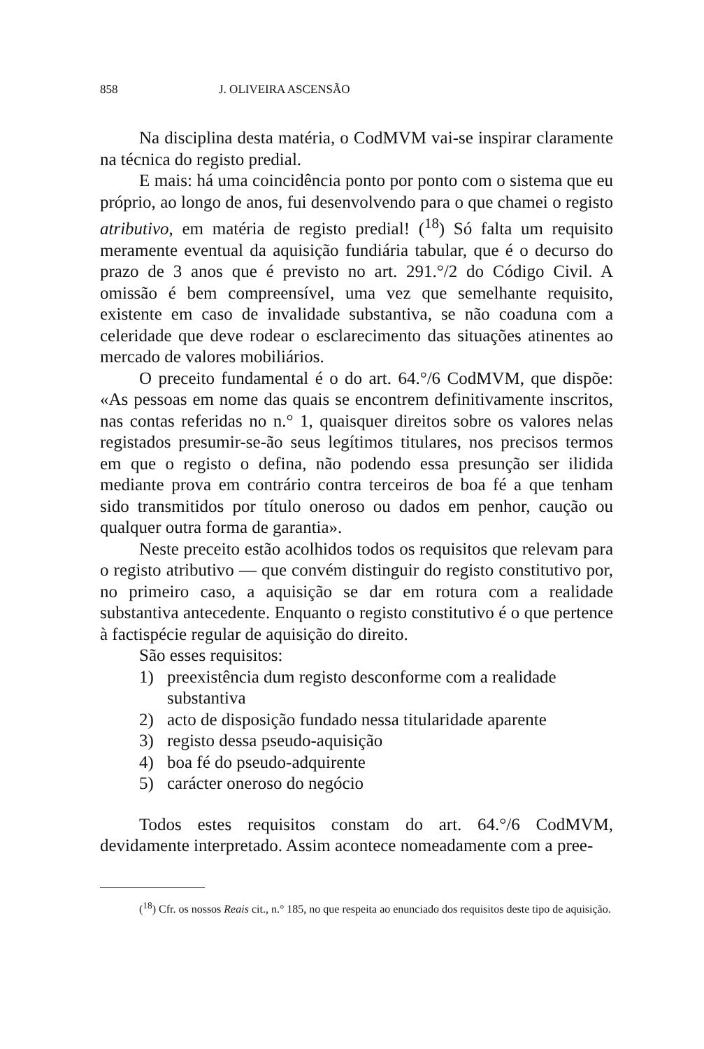858 J. OLIVEIRA ASCENSÃO
Na disciplina desta matéria, o CodMVM vai-se inspirar claramente na técnica do registo predial.
E mais: há uma coincidência ponto por ponto com o sistema que eu próprio, ao longo de anos, fui desenvolvendo para o que chamei o registo atributivo, em matéria de registo predial! (<sup>18</sup>) Só falta um requisito meramente eventual da aquisição fundiária tabular, que é o decurso do prazo de 3 anos que é previsto no art. 291.°/2 do Código Civil. A omissão é bem compreensível, uma vez que semelhante requisito, existente em caso de invalidade substantiva, se não coaduna com a celeridade que deve rodear o esclarecimento das situações atinentes ao mercado de valores mobiliários.
O preceito fundamental é o do art. 64.°/6 CodMVM, que dispõe: «As pessoas em nome das quais se encontrem definitivamente inscritos, nas contas referidas no n.° 1, quaisquer direitos sobre os valores nelas registados presumir-se-ão seus legítimos titulares, nos precisos termos em que o registo o defina, não podendo essa presunção ser ilidida mediante prova em contrário contra terceiros de boa fé a que tenham sido transmitidos por título oneroso ou dados em penhor, caução ou qualquer outra forma de garantia».
Neste preceito estão acolhidos todos os requisitos que relevam para o registo atributivo — que convém distinguir do registo constitutivo por, no primeiro caso, a aquisição se dar em rotura com a realidade substantiva antecedente. Enquanto o registo constitutivo é o que pertence à factispécie regular de aquisição do direito.
São esses requisitos:
1) preexistência dum registo desconforme com a realidade substantiva
2) acto de disposição fundado nessa titularidade aparente
3) registo dessa pseudo-aquisição
4) boa fé do pseudo-adquirente
5) carácter oneroso do negócio
Todos estes requisitos constam do art. 64.°/6 CodMVM, devidamente interpretado. Assim acontece nomeadamente com a pree-
(<sup>18</sup>) Cfr. os nossos Reais cit., n.° 185, no que respeita ao enunciado dos requisitos deste tipo de aquisição.